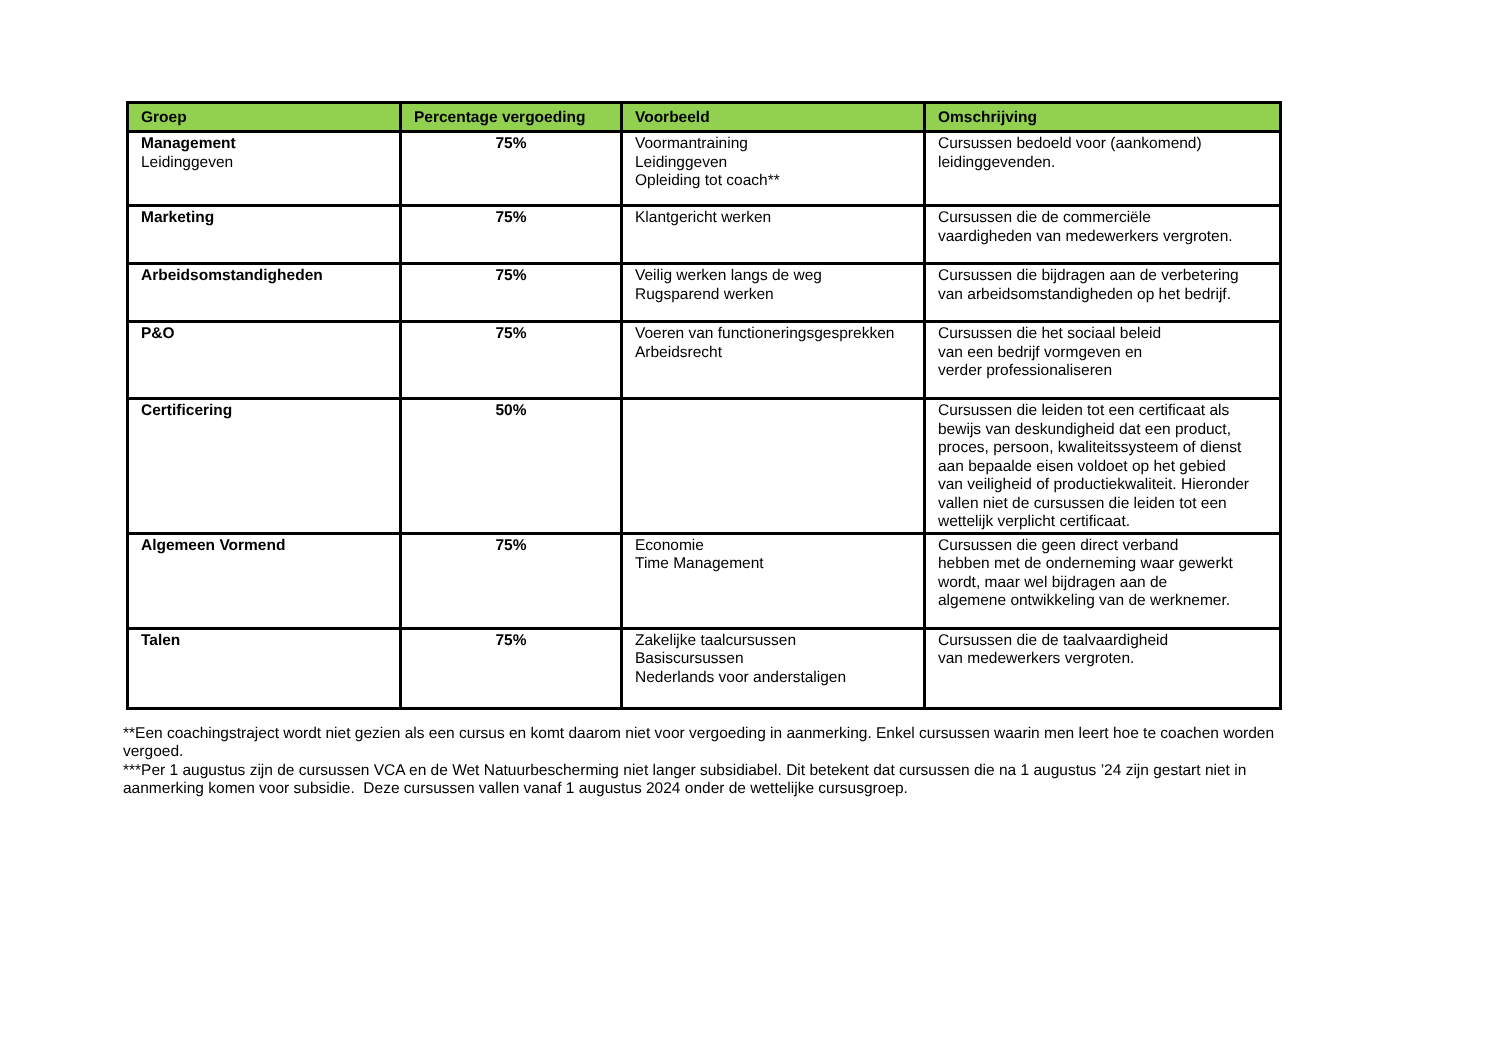| Groep | Percentage vergoeding | Voorbeeld | Omschrijving |
| --- | --- | --- | --- |
| Management Leidinggeven | 75% | Voormantraining Leidinggeven Opleiding tot coach** | Cursussen bedoeld voor (aankomend) leidinggevenden. |
| Marketing | 75% | Klantgericht werken | Cursussen die de commerciële vaardigheden van medewerkers vergroten. |
| Arbeidsomstandigheden | 75% | Veilig werken langs de weg Rugsparend werken | Cursussen die bijdragen aan de verbetering van arbeidsomstandigheden op het bedrijf. |
| P&O | 75% | Voeren van functioneringsgesprekken Arbeidsrecht | Cursussen die het sociaal beleid van een bedrijf vormgeven en verder professionaliseren |
| Certificering | 50% | | Cursussen die leiden tot een certificaat als bewijs van deskundigheid dat een product, proces, persoon, kwaliteitssysteem of dienst aan bepaalde eisen voldoet op het gebied van veiligheid of productiekwaliteit. Hieronder vallen niet de cursussen die leiden tot een wettelijk verplicht certificaat. |
| Algemeen Vormend | 75% | Economie Time Management | Cursussen die geen direct verband hebben met de onderneming waar gewerkt wordt, maar wel bijdragen aan de algemene ontwikkeling van de werknemer. |
| Talen | 75% | Zakelijke taalcursussen Basiscursussen Nederlands voor anderstaligen | Cursussen die de taalvaardigheid van medewerkers vergroten. |
**Een coachingstraject wordt niet gezien als een cursus en komt daarom niet voor vergoeding in aanmerking. Enkel cursussen waarin men leert hoe te coachen worden vergoed.
***Per 1 augustus zijn de cursussen VCA en de Wet Natuurbescherming niet langer subsidiabel. Dit betekent dat cursussen die na 1 augustus ’24 zijn gestart niet in aanmerking komen voor subsidie. Deze cursussen vallen vanaf 1 augustus 2024 onder de wettelijke cursusgroep.